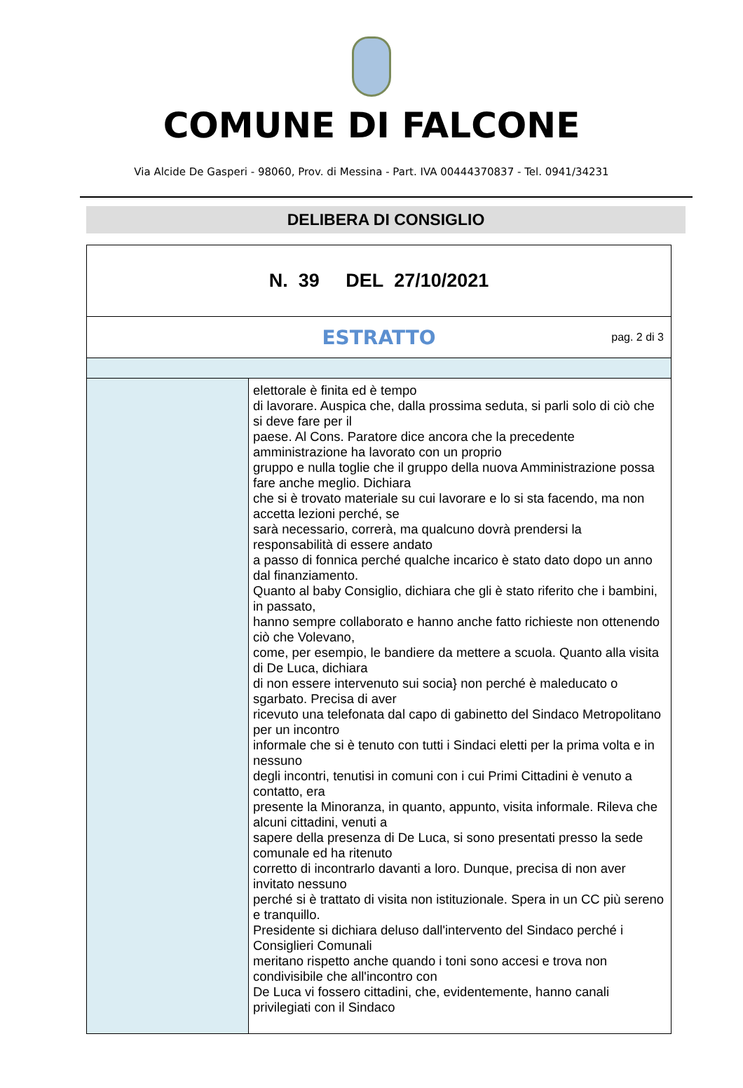COMUNE DI FALCONE
Via Alcide De Gasperi - 98060, Prov. di Messina - Part. IVA 00444370837 - Tel. 0941/34231
DELIBERA DI CONSIGLIO
| N. 39 DEL 27/10/2021 | |
| ESTRATTO pag. 2 di 3 | |
| | elettorale è finita ed è tempo di lavorare. Auspica che, dalla prossima seduta, si parli solo di ciò che si deve fare per il paese. Al Cons. Paratore dice ancora che la precedente amministrazione ha lavorato con un proprio gruppo e nulla toglie che il gruppo della nuova Amministrazione possa fare anche meglio. Dichiara che si è trovato materiale su cui lavorare e lo si sta facendo, ma non accetta lezioni perché, se sarà necessario, correrà, ma qualcuno dovrà prendersi la responsabilità di essere andato a passo di fonnica perché qualche incarico è stato dato dopo un anno dal finanziamento. Quanto al baby Consiglio, dichiara che gli è stato riferito che i bambini, in passato, hanno sempre collaborato e hanno anche fatto richieste non ottenendo ciò che Volevano, come, per esempio, le bandiere da mettere a scuola. Quanto alla visita di De Luca, dichiara di non essere intervenuto sui socia} non perché è maleducato o sgarbato. Precisa di aver ricevuto una telefonata dal capo di gabinetto del Sindaco Metropolitano per un incontro informale che si è tenuto con tutti i Sindaci eletti per la prima volta e in nessuno degli incontri, tenutisi in comuni con i cui Primi Cittadini è venuto a contatto, era presente la Minoranza, in quanto, appunto, visita informale. Rileva che alcuni cittadini, venuti a sapere della presenza di De Luca, si sono presentati presso la sede comunale ed ha ritenuto corretto di incontrarlo davanti a loro. Dunque, precisa di non aver invitato nessuno perché si è trattato di visita non istituzionale. Spera in un CC più sereno e tranquillo. Presidente si dichiara deluso dall'intervento del Sindaco perché i Consiglieri Comunali meritano rispetto anche quando i toni sono accesi e trova non condivisibile che all'incontro con De Luca vi fossero cittadini, che, evidentemente, hanno canali privilegiati con il Sindaco |